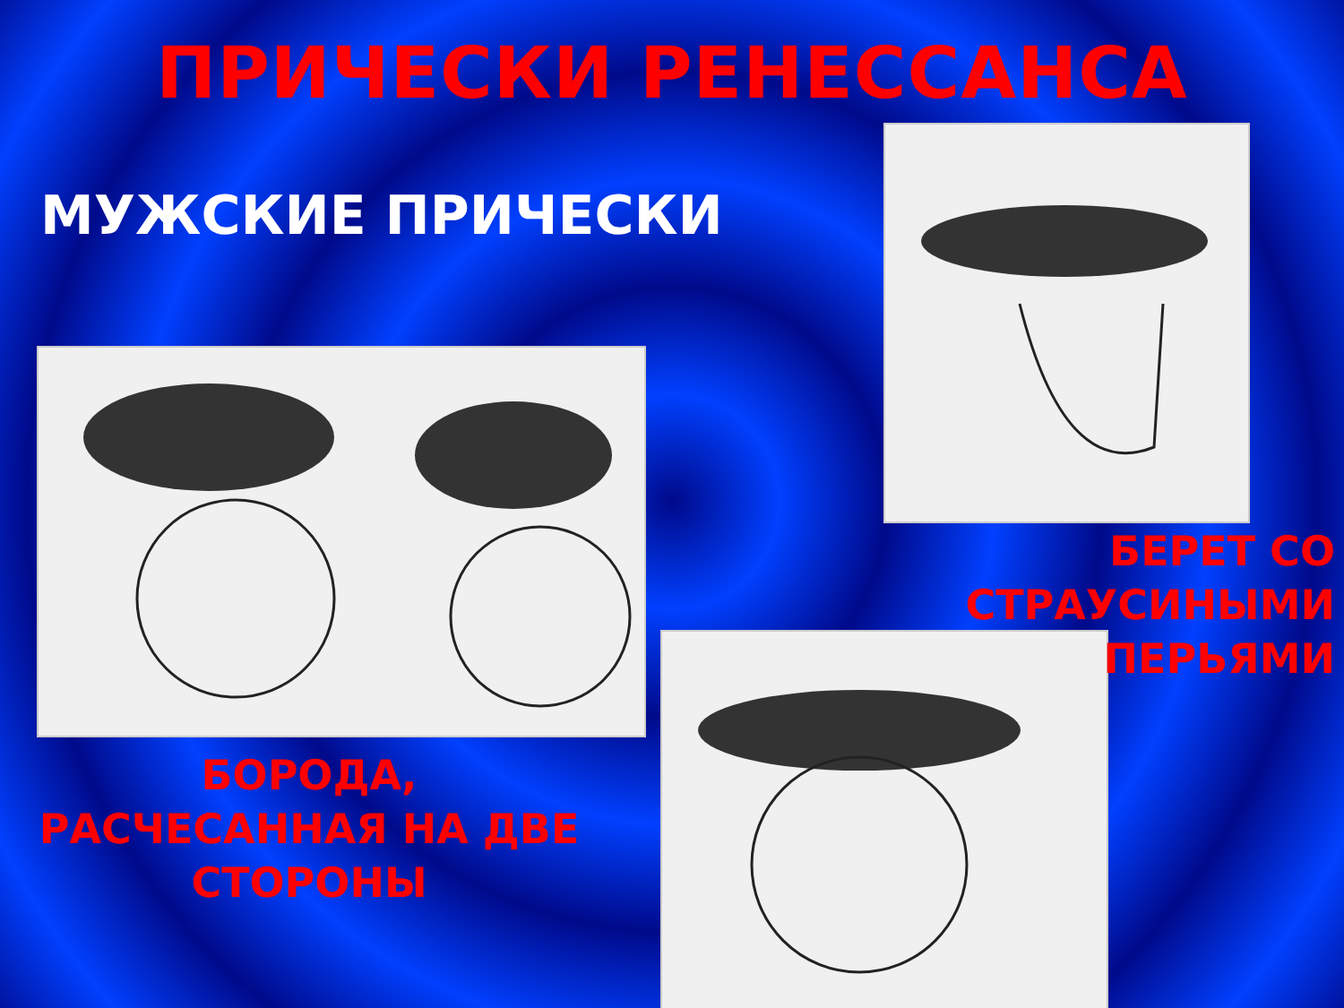ПРИЧЕСКИ РЕНЕССАНСА
МУЖСКИЕ ПРИЧЕСКИ
БЕРЕТ СО СТРАУСИНЫМИ ПЕРЬЯМИ
БОРОДА,
РАСЧЕСАННАЯ НА ДВЕ СТОРОНЫ